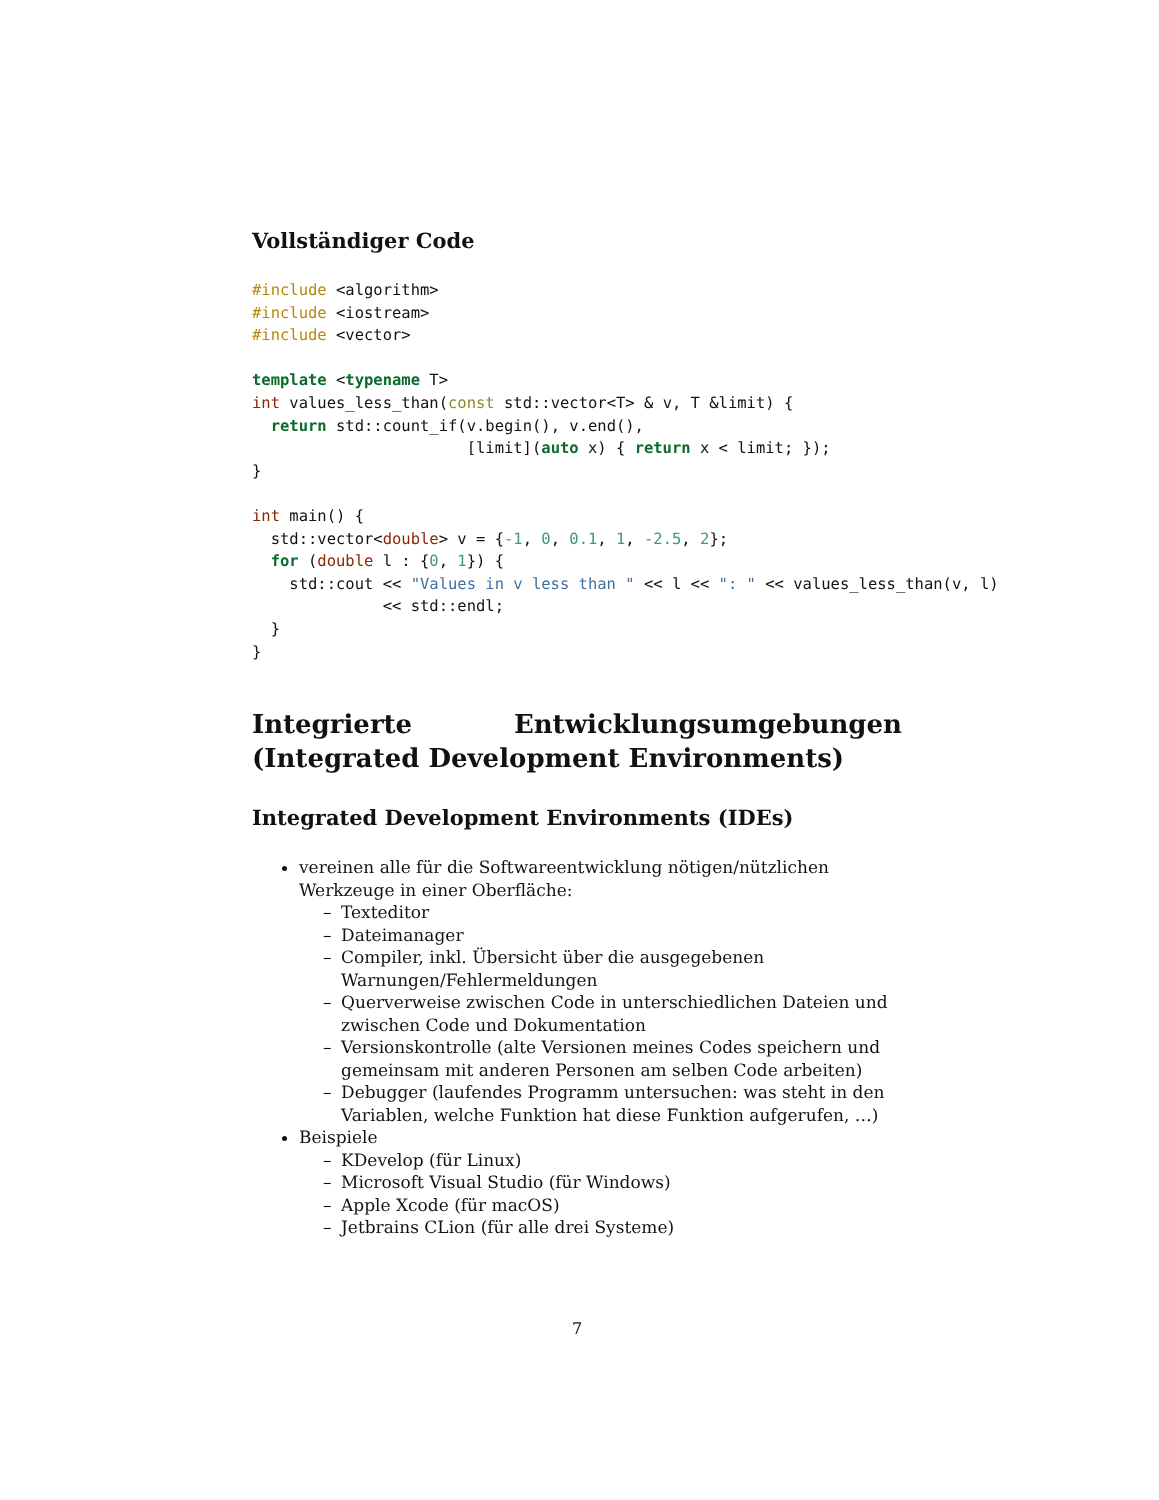Vollständiger Code
#include <algorithm>
#include <iostream>
#include <vector>

template <typename T>
int values_less_than(const std::vector<T> & v, T &limit) {
  return std::count_if(v.begin(), v.end(),
                       [limit](auto x) { return x < limit; });
}

int main() {
  std::vector<double> v = {-1, 0, 0.1, 1, -2.5, 2};
  for (double l : {0, 1}) {
    std::cout << "Values in v less than " << l << ": " << values_less_than(v, l)
              << std::endl;
  }
}
Integrierte Entwicklungsumgebungen (Integrated Development Environments)
Integrated Development Environments (IDEs)
vereinen alle für die Softwareentwicklung nötigen/nützlichen Werkzeuge in einer Oberfläche:
– Texteditor
– Dateimanager
– Compiler, inkl. Übersicht über die ausgegebenen Warnungen/Fehlermeldungen
– Querverweise zwischen Code in unterschiedlichen Dateien und zwischen Code und Dokumentation
– Versionskontrolle (alte Versionen meines Codes speichern und gemeinsam mit anderen Personen am selben Code arbeiten)
– Debugger (laufendes Programm untersuchen: was steht in den Variablen, welche Funktion hat diese Funktion aufgerufen, …)
Beispiele
– KDevelop (für Linux)
– Microsoft Visual Studio (für Windows)
– Apple Xcode (für macOS)
– Jetbrains CLion (für alle drei Systeme)
7